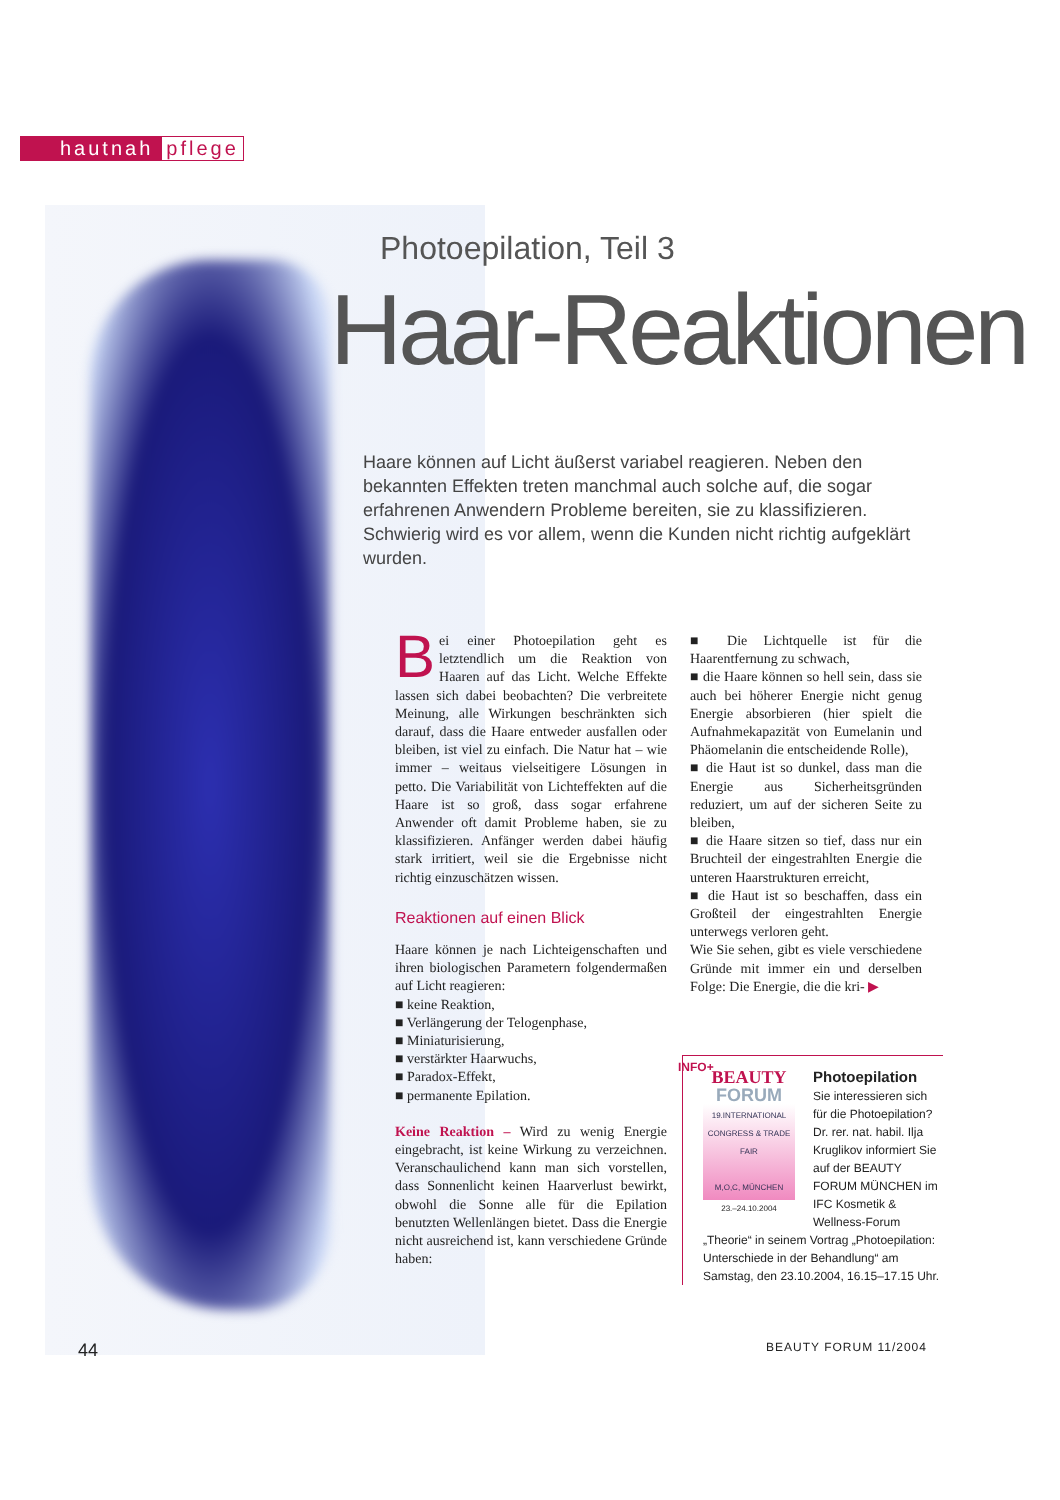hautnah pflege
Photoepilation, Teil 3
Haar-Reaktionen
Haare können auf Licht äußerst variabel reagieren. Neben den bekannten Effekten treten manchmal auch solche auf, die sogar erfahrenen Anwendern Probleme bereiten, sie zu klassifizieren. Schwierig wird es vor allem, wenn die Kunden nicht richtig aufgeklärt wurden.
Bei einer Photoepilation geht es letztendlich um die Reaktion von Haaren auf das Licht. Welche Effekte lassen sich dabei beobachten? Die verbreitete Meinung, alle Wirkungen beschränkten sich darauf, dass die Haare entweder ausfallen oder bleiben, ist viel zu einfach. Die Natur hat – wie immer – weitaus vielseitigere Lösungen in petto. Die Variabilität von Lichteffekten auf die Haare ist so groß, dass sogar erfahrene Anwender oft damit Probleme haben, sie zu klassifizieren. Anfänger werden dabei häufig stark irritiert, weil sie die Ergebnisse nicht richtig einzuschätzen wissen.
Reaktionen auf einen Blick
Haare können je nach Lichteigenschaften und ihren biologischen Parametern folgendermaßen auf Licht reagieren:
■ keine Reaktion,
■ Verlängerung der Telogenphase,
■ Miniaturisierung,
■ verstärkter Haarwuchs,
■ Paradox-Effekt,
■ permanente Epilation.
Keine Reaktion – Wird zu wenig Energie eingebracht, ist keine Wirkung zu verzeichnen. Veranschaulichend kann man sich vorstellen, dass Sonnenlicht keinen Haarverlust bewirkt, obwohl die Sonne alle für die Epilation benutzten Wellenlängen bietet. Dass die Energie nicht ausreichend ist, kann verschiedene Gründe haben:
■ Die Lichtquelle ist für die Haarentfernung zu schwach,
■ die Haare können so hell sein, dass sie auch bei höherer Energie nicht genug Energie absorbieren (hier spielt die Aufnahmekapazität von Eumelanin und Phäomelanin die entscheidende Rolle),
■ die Haut ist so dunkel, dass man die Energie aus Sicherheitsgründen reduziert, um auf der sicheren Seite zu bleiben,
■ die Haare sitzen so tief, dass nur ein Bruchteil der eingestrahlten Energie die unteren Haarstrukturen erreicht,
■ die Haut ist so beschaffen, dass ein Großteil der eingestrahlten Energie unterwegs verloren geht.
Wie Sie sehen, gibt es viele verschiedene Gründe mit immer ein und derselben Folge: Die Energie, die die kri- ▶
INFO+
BEAUTY
FORUM
19.INTERNATIONAL CONGRESS & TRADE FAIR
M,O,C, MÜNCHEN
23.–24.10.2004
Photoepilation
Sie interessieren sich für die Photoepilation? Dr. rer. nat. habil. Ilja Kruglikov informiert Sie auf der BEAUTY FORUM MÜNCHEN im IFC Kosmetik & Wellness-Forum „Theorie“ in seinem Vortrag „Photoepilation: Unterschiede in der Behandlung“ am Samstag, den 23.10.2004, 16.15–17.15 Uhr.
44 BEAUTY FORUM 11/2004